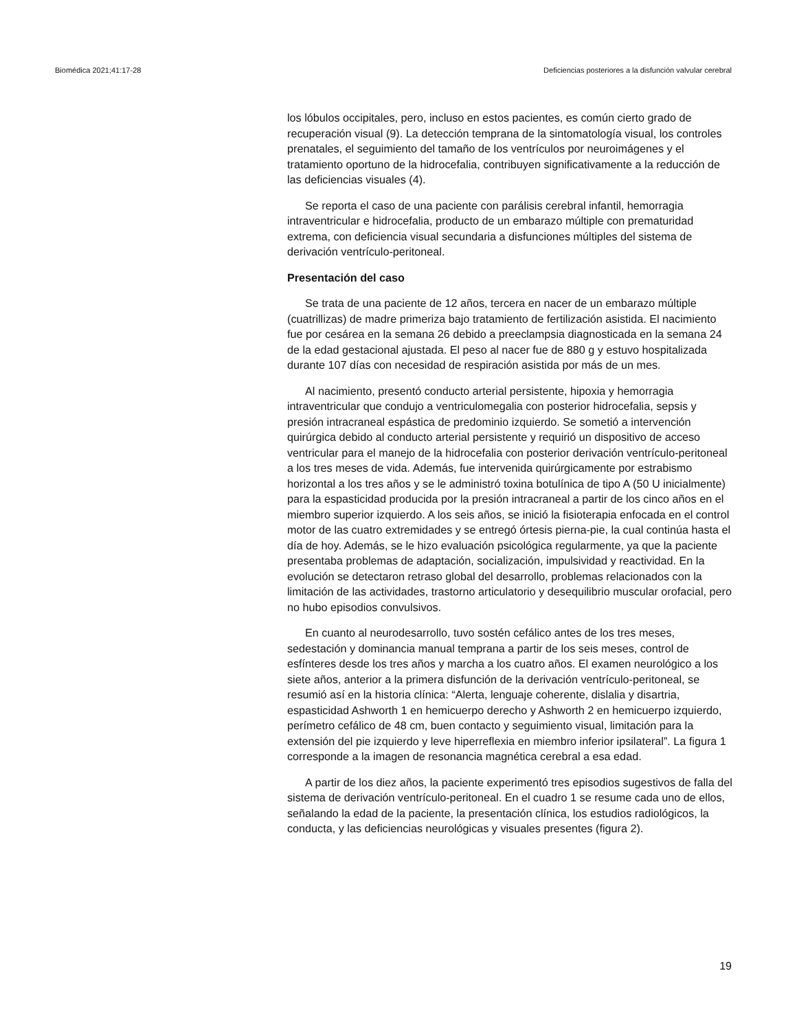Biomédica 2021;41:17-28 Deficiencias posteriores a la disfunción valvular cerebral
los lóbulos occipitales, pero, incluso en estos pacientes, es común cierto grado de recuperación visual (9). La detección temprana de la sintomatología visual, los controles prenatales, el seguimiento del tamaño de los ventrículos por neuroimágenes y el tratamiento oportuno de la hidrocefalia, contribuyen significativamente a la reducción de las deficiencias visuales (4).
Se reporta el caso de una paciente con parálisis cerebral infantil, hemorragia intraventricular e hidrocefalia, producto de un embarazo múltiple con prematuridad extrema, con deficiencia visual secundaria a disfunciones múltiples del sistema de derivación ventrículo-peritoneal.
Presentación del caso
Se trata de una paciente de 12 años, tercera en nacer de un embarazo múltiple (cuatrillizas) de madre primeriza bajo tratamiento de fertilización asistida. El nacimiento fue por cesárea en la semana 26 debido a preeclampsia diagnosticada en la semana 24 de la edad gestacional ajustada. El peso al nacer fue de 880 g y estuvo hospitalizada durante 107 días con necesidad de respiración asistida por más de un mes.
Al nacimiento, presentó conducto arterial persistente, hipoxia y hemorragia intraventricular que condujo a ventriculomegalia con posterior hidrocefalia, sepsis y presión intracraneal espástica de predominio izquierdo. Se sometió a intervención quirúrgica debido al conducto arterial persistente y requirió un dispositivo de acceso ventricular para el manejo de la hidrocefalia con posterior derivación ventrículo-peritoneal a los tres meses de vida. Además, fue intervenida quirúrgicamente por estrabismo horizontal a los tres años y se le administró toxina botulínica de tipo A (50 U inicialmente) para la espasticidad producida por la presión intracraneal a partir de los cinco años en el miembro superior izquierdo. A los seis años, se inició la fisioterapia enfocada en el control motor de las cuatro extremidades y se entregó órtesis pierna-pie, la cual continúa hasta el día de hoy. Además, se le hizo evaluación psicológica regularmente, ya que la paciente presentaba problemas de adaptación, socialización, impulsividad y reactividad. En la evolución se detectaron retraso global del desarrollo, problemas relacionados con la limitación de las actividades, trastorno articulatorio y desequilibrio muscular orofacial, pero no hubo episodios convulsivos.
En cuanto al neurodesarrollo, tuvo sostén cefálico antes de los tres meses, sedestación y dominancia manual temprana a partir de los seis meses, control de esfínteres desde los tres años y marcha a los cuatro años. El examen neurológico a los siete años, anterior a la primera disfunción de la derivación ventrículo-peritoneal, se resumió así en la historia clínica: “Alerta, lenguaje coherente, dislalia y disartria, espasticidad Ashworth 1 en hemicuerpo derecho y Ashworth 2 en hemicuerpo izquierdo, perímetro cefálico de 48 cm, buen contacto y seguimiento visual, limitación para la extensión del pie izquierdo y leve hiperreflexia en miembro inferior ipsilateral”. La figura 1 corresponde a la imagen de resonancia magnética cerebral a esa edad.
A partir de los diez años, la paciente experimentó tres episodios sugestivos de falla del sistema de derivación ventrículo-peritoneal. En el cuadro 1 se resume cada uno de ellos, señalando la edad de la paciente, la presentación clínica, los estudios radiológicos, la conducta, y las deficiencias neurológicas y visuales presentes (figura 2).
19